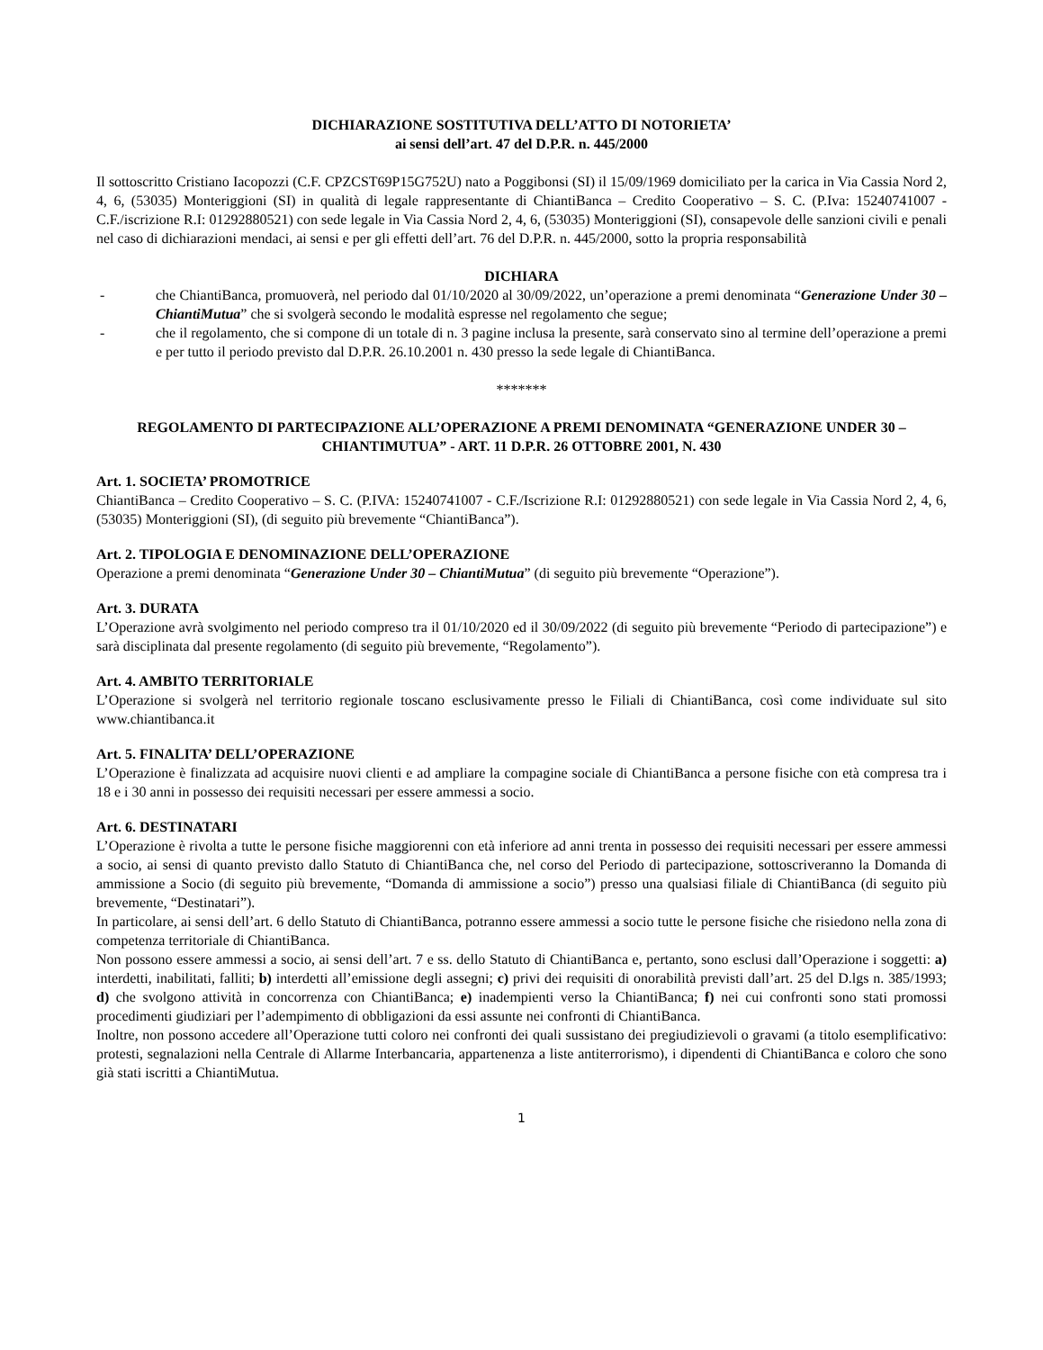DICHIARAZIONE SOSTITUTIVA DELL’ATTO DI NOTORIETA’
ai sensi dell’art. 47 del D.P.R. n. 445/2000
Il sottoscritto Cristiano Iacopozzi (C.F. CPZCST69P15G752U) nato a Poggibonsi (SI) il 15/09/1969 domiciliato per la carica in Via Cassia Nord 2, 4, 6, (53035) Monteriggioni (SI) in qualità di legale rappresentante di ChiantiBanca – Credito Cooperativo – S. C. (P.Iva: 15240741007 - C.F./iscrizione R.I: 01292880521) con sede legale in Via Cassia Nord 2, 4, 6, (53035) Monteriggioni (SI), consapevole delle sanzioni civili e penali nel caso di dichiarazioni mendaci, ai sensi e per gli effetti dell’art. 76 del D.P.R. n. 445/2000, sotto la propria responsabilità
DICHIARA
- che ChiantiBanca, promuoverà, nel periodo dal 01/10/2020 al 30/09/2022, un’operazione a premi denominata “Generazione Under 30 – ChiantiMutua” che si svolgerà secondo le modalità espresse nel regolamento che segue;
- che il regolamento, che si compone di un totale di n. 3 pagine inclusa la presente, sarà conservato sino al termine dell’operazione a premi e per tutto il periodo previsto dal D.P.R. 26.10.2001 n. 430 presso la sede legale di ChiantiBanca.
*******
REGOLAMENTO DI PARTECIPAZIONE ALL’OPERAZIONE A PREMI DENOMINATA “GENERAZIONE UNDER 30 – CHIANTIMUTUA” - ART. 11 D.P.R. 26 OTTOBRE 2001, N. 430
Art. 1. SOCIETA’ PROMOTRICE
ChiantiBanca – Credito Cooperativo – S. C. (P.IVA: 15240741007 - C.F./Iscrizione R.I: 01292880521) con sede legale in Via Cassia Nord 2, 4, 6, (53035) Monteriggioni (SI), (di seguito più brevemente “ChiantiBanca”).
Art. 2. TIPOLOGIA E DENOMINAZIONE DELL’OPERAZIONE
Operazione a premi denominata “Generazione Under 30 – ChiantiMutua” (di seguito più brevemente “Operazione”).
Art. 3. DURATA
L’Operazione avrà svolgimento nel periodo compreso tra il 01/10/2020 ed il 30/09/2022 (di seguito più brevemente “Periodo di partecipazione”) e sarà disciplinata dal presente regolamento (di seguito più brevemente, “Regolamento”).
Art. 4. AMBITO TERRITORIALE
L’Operazione si svolgerà nel territorio regionale toscano esclusivamente presso le Filiali di ChiantiBanca, così come individuate sul sito www.chiantibanca.it
Art. 5. FINALITA’ DELL’OPERAZIONE
L’Operazione è finalizzata ad acquisire nuovi clienti e ad ampliare la compagine sociale di ChiantiBanca a persone fisiche con età compresa tra i 18 e i 30 anni in possesso dei requisiti necessari per essere ammessi a socio.
Art. 6. DESTINATARI
L’Operazione è rivolta a tutte le persone fisiche maggiorenni con età inferiore ad anni trenta in possesso dei requisiti necessari per essere ammessi a socio, ai sensi di quanto previsto dallo Statuto di ChiantiBanca che, nel corso del Periodo di partecipazione, sottoscriveranno la Domanda di ammissione a Socio (di seguito più brevemente, “Domanda di ammissione a socio”) presso una qualsiasi filiale di ChiantiBanca (di seguito più brevemente, “Destinatari”).
In particolare, ai sensi dell’art. 6 dello Statuto di ChiantiBanca, potranno essere ammessi a socio tutte le persone fisiche che risiedono nella zona di competenza territoriale di ChiantiBanca.
Non possono essere ammessi a socio, ai sensi dell’art. 7 e ss. dello Statuto di ChiantiBanca e, pertanto, sono esclusi dall’Operazione i soggetti: a) interdetti, inabilitati, falliti; b) interdetti all’emissione degli assegni; c) privi dei requisiti di onorabilità previsti dall’art. 25 del D.lgs n. 385/1993; d) che svolgono attività in concorrenza con ChiantiBanca; e) inadempienti verso la ChiantiBanca; f) nei cui confronti sono stati promossi procedimenti giudiziari per l’adempimento di obbligazioni da essi assunte nei confronti di ChiantiBanca.
Inoltre, non possono accedere all’Operazione tutti coloro nei confronti dei quali sussistano dei pregiudizievoli o gravami (a titolo esemplificativo: protesti, segnalazioni nella Centrale di Allarme Interbancaria, appartenenza a liste antiterrorismo), i dipendenti di ChiantiBanca e coloro che sono già stati iscritti a ChiantiMutua.
1